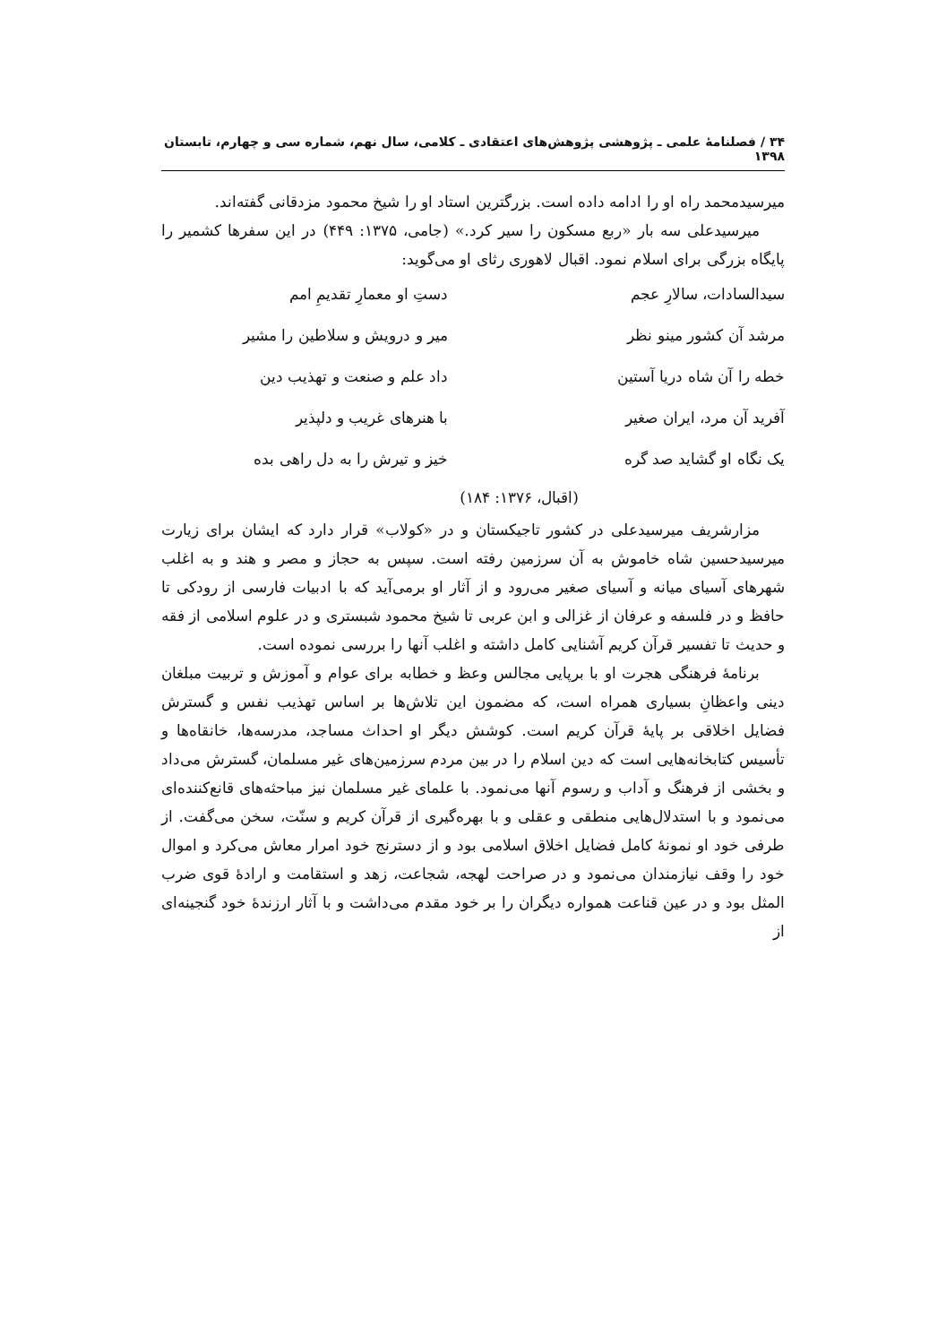۳۴ / فصلنامۀ علمی ـ پژوهشی پژوهش‌های اعتقادی ـ کلامی، سال نهم، شماره سی و چهارم، تابستان ۱۳۹۸
میرسیدمحمد راه او را ادامه داده است. بزرگترین استاد او را شیخ محمود مزدقانی گفته‌اند.
میرسیدعلی سه بار «ربع مسکون را سیر کرد.» (جامی، ۱۳۷۵: ۴۴۹) در این سفرها کشمیر را پایگاه بزرگی برای اسلام نمود. اقبال لاهوری رثای او می‌گوید:
سیدالسادات، سالارِ عجم دستِ او معمارِ تقدیمِ امم
مرشد آن کشور مینو نظر میر و درویش و سلاطین را مشیر
خطه را آن شاه دریا آستین داد علم و صنعت و تهذیب دین
آفرید آن مرد، ایران صغیر با هنرهای غریب و دلپذیر
یک نگاه او گشاید صد گره خیز و تیرش را به دل راهی بده
(اقبال، ۱۳۷۶: ۱۸۴)
مزارشریف میرسیدعلی در کشور تاجیکستان و در «کولاب» قرار دارد که ایشان برای زیارت میرسیدحسین شاه خاموش به آن سرزمین رفته است. سپس به حجاز و مصر و هند و به اغلب شهرهای آسیای میانه و آسیای صغیر می‌رود و از آثار او برمی‌آید که با ادبیات فارسی از رودکی تا حافظ و در فلسفه و عرفان از غزالی و ابن عربی تا شیخ محمود شبستری و در علوم اسلامی از فقه و حدیث تا تفسیر قرآن کریم آشنایی کامل داشته و اغلب آنها را بررسی نموده است.
برنامۀ فرهنگی هجرت او با برپایی مجالس وعظ و خطابه برای عوام و آموزش و تربیت مبلغان دینی واعظانِ بسیاری همراه است، که مضمون این تلاش‌ها بر اساس تهذیب نفس و گسترش فضایل اخلاقی بر پایۀ قرآن کریم است. کوشش دیگر او احداث مساجد، مدرسه‌ها، خانقاه‌ها و تأسیس کتابخانه‌هایی است که دین اسلام را در بین مردم سرزمین‌های غیر مسلمان، گسترش می‌داد و بخشی از فرهنگ و آداب و رسوم آنها می‌نمود. با علمای غیر مسلمان نیز مباحثه‌های قانع‌کننده‌ای می‌نمود و با استدلال‌هایی منطقی و عقلی و با بهره‌گیری از قرآن کریم و سنّت، سخن می‌گفت. از طرفی خود او نمونۀ کامل فضایل اخلاق اسلامی بود و از دسترنج خود امرار معاش می‌کرد و اموال خود را وقف نیازمندان می‌نمود و در صراحت لهجه، شجاعت، زهد و استقامت و ارادۀ قوی ضرب المثل بود و در عین قناعت همواره دیگران را بر خود مقدم می‌داشت و با آثار ارزندۀ خود گنجینه‌ای از